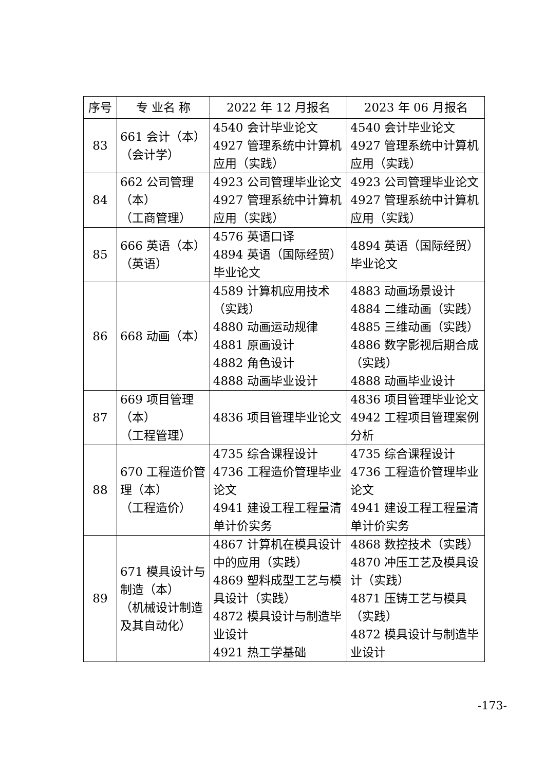| 序号 | 专 业名 称 | 2022 年 12 月报名 | 2023 年 06 月报名 |
| --- | --- | --- | --- |
| 83 | 661 会计（本） （会计学） | 4540 会计毕业论文 4927 管理系统中计算机应用（实践） | 4540 会计毕业论文 4927 管理系统中计算机应用（实践） |
| 84 | 662 公司管理 （本） （工商管理） | 4923 公司管理毕业论文 4927 管理系统中计算机应用（实践） | 4923 公司管理毕业论文 4927 管理系统中计算机应用（实践） |
| 85 | 666 英语（本） （英语） | 4576 英语口译 4894 英语（国际经贸）毕业论文 | 4894 英语（国际经贸）毕业论文 |
| 86 | 668 动画（本） | 4589 计算机应用技术（实践） 4880 动画运动规律 4881 原画设计 4882 角色设计 4888 动画毕业设计 | 4883 动画场景设计 4884 二维动画（实践） 4885 三维动画（实践） 4886 数字影视后期合成（实践） 4888 动画毕业设计 |
| 87 | 669 项目管理 （本） （工程管理） | 4836 项目管理毕业论文 | 4836 项目管理毕业论文 4942 工程项目管理案例分析 |
| 88 | 670 工程造价管理（本） （工程造价） | 4735 综合课程设计 4736 工程造价管理毕业论文 4941 建设工程工程量清单计价实务 | 4735 综合课程设计 4736 工程造价管理毕业论文 4941 建设工程工程量清单计价实务 |
| 89 | 671 模具设计与制造（本） （机械设计制造及其自动化） | 4867 计算机在模具设计中的应用（实践） 4869 塑料成型工艺与模具设计（实践） 4872 模具设计与制造毕业设计 4921 热工学基础 | 4868 数控技术（实践） 4870 冲压工艺及模具设计（实践） 4871 压铸工艺与模具（实践） 4872 模具设计与制造毕业设计 |
-173-